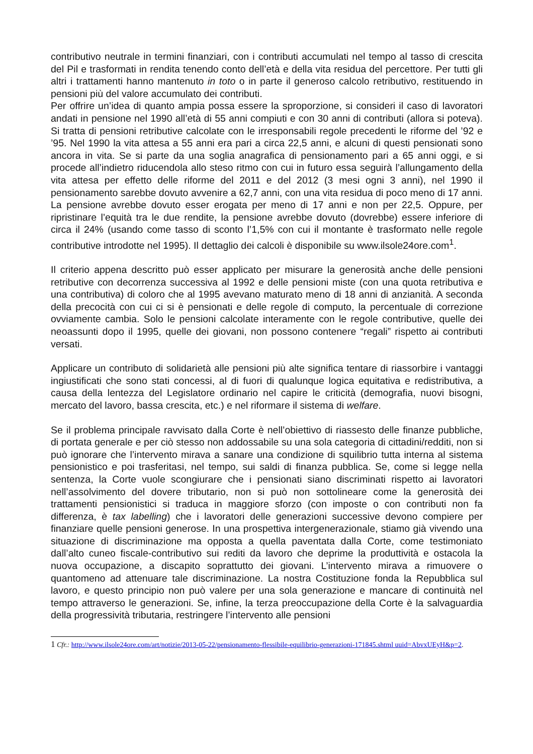contributivo neutrale in termini finanziari, con i contributi accumulati nel tempo al tasso di crescita del Pil e trasformati in rendita tenendo conto dell’età e della vita residua del percettore. Per tutti gli altri i trattamenti hanno mantenuto in toto o in parte il generoso calcolo retributivo, restituendo in pensioni più del valore accumulato dei contributi.
Per offrire un’idea di quanto ampia possa essere la sproporzione, si consideri il caso di lavoratori andati in pensione nel 1990 all’età di 55 anni compiuti e con 30 anni di contributi (allora si poteva). Si tratta di pensioni retributive calcolate con le irresponsabili regole precedenti le riforme del ’92 e ’95. Nel 1990 la vita attesa a 55 anni era pari a circa 22,5 anni, e alcuni di questi pensionati sono ancora in vita. Se si parte da una soglia anagrafica di pensionamento pari a 65 anni oggi, e si procede all’indietro riducendola allo steso ritmo con cui in futuro essa seguirà l’allungamento della vita attesa per effetto delle riforme del 2011 e del 2012 (3 mesi ogni 3 anni), nel 1990 il pensionamento sarebbe dovuto avvenire a 62,7 anni, con una vita residua di poco meno di 17 anni. La pensione avrebbe dovuto esser erogata per meno di 17 anni e non per 22,5. Oppure, per ripristinare l’equità tra le due rendite, la pensione avrebbe dovuto (dovrebbe) essere inferiore di circa il 24% (usando come tasso di sconto l’1,5% con cui il montante è trasformato nelle regole contributive introdotte nel 1995). Il dettaglio dei calcoli è disponibile su www.ilsole24ore.com<sup>1</sup>.
Il criterio appena descritto può esser applicato per misurare la generosità anche delle pensioni retributive con decorrenza successiva al 1992 e delle pensioni miste (con una quota retributiva e una contributiva) di coloro che al 1995 avevano maturato meno di 18 anni di anzianità. A seconda della precocità con cui ci si è pensionati e delle regole di computo, la percentuale di correzione ovviamente cambia. Solo le pensioni calcolate interamente con le regole contributive, quelle dei neoassunti dopo il 1995, quelle dei giovani, non possono contenere “regali” rispetto ai contributi versati.
Applicare un contributo di solidarietà alle pensioni più alte significa tentare di riassorbire i vantaggi ingiustificati che sono stati concessi, al di fuori di qualunque logica equitativa e redistributiva, a causa della lentezza del Legislatore ordinario nel capire le criticità (demografia, nuovi bisogni, mercato del lavoro, bassa crescita, etc.) e nel riformare il sistema di welfare.
Se il problema principale ravvisato dalla Corte è nell’obiettivo di riassesto delle finanze pubbliche, di portata generale e per ciò stesso non addossabile su una sola categoria di cittadini/redditi, non si può ignorare che l’intervento mirava a sanare una condizione di squilibrio tutta interna al sistema pensionistico e poi trasferitasi, nel tempo, sui saldi di finanza pubblica. Se, come si legge nella sentenza, la Corte vuole scongiurare che i pensionati siano discriminati rispetto ai lavoratori nell’assolvimento del dovere tributario, non si può non sottolineare come la generosità dei trattamenti pensionistici si traduca in maggiore sforzo (con imposte o con contributi non fa differenza, è tax labelling) che i lavoratori delle generazioni successive devono compiere per finanziare quelle pensioni generose. In una prospettiva intergenerazionale, stiamo già vivendo una situazione di discriminazione ma opposta a quella paventata dalla Corte, come testimoniato dall’alto cuneo fiscale-contributivo sui rediti da lavoro che deprime la produttività e ostacola la nuova occupazione, a discapito soprattutto dei giovani. L’intervento mirava a rimuovere o quantomeno ad attenuare tale discriminazione. La nostra Costituzione fonda la Repubblica sul lavoro, e questo principio non può valere per una sola generazione e mancare di continuità nel tempo attraverso le generazioni. Se, infine, la terza preoccupazione della Corte è la salvaguardia della progressività tributaria, restringere l’intervento alle pensioni
1 Cfr.: http://www.ilsole24ore.com/art/notizie/2013-05-22/pensionamento-flessibile-equilibrio-generazioni-171845.shtml uuid=AbvxUEyH&p=2.